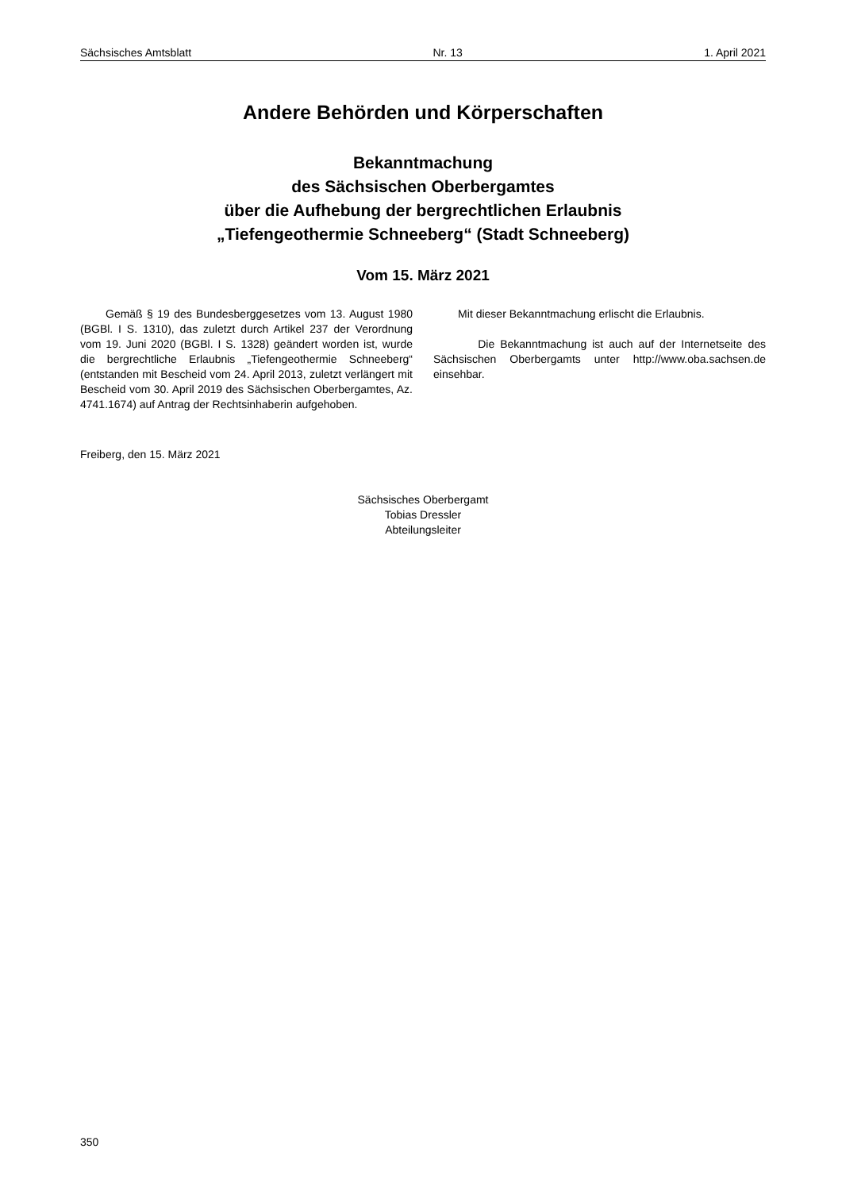Sächsisches Amtsblatt Nr. 13 1. April 2021
Andere Behörden und Körperschaften
Bekanntmachung
des Sächsischen Oberbergamtes
über die Aufhebung der bergrechtlichen Erlaubnis
„Tiefengeothermie Schneeberg“ (Stadt Schneeberg)
Vom 15. März 2021
Gemäß § 19 des Bundesberggesetzes vom 13. August 1980 (BGBl. I S. 1310), das zuletzt durch Artikel 237 der Verordnung vom 19. Juni 2020 (BGBl. I S. 1328) geändert worden ist, wurde die bergrechtliche Erlaubnis „Tiefengeothermie Schneeberg“ (entstanden mit Bescheid vom 24. April 2013, zuletzt verlängert mit Bescheid vom 30. April 2019 des Sächsischen Oberbergamtes, Az. 4741.1674) auf Antrag der Rechtsinhaberin aufgehoben.
Mit dieser Bekanntmachung erlischt die Erlaubnis.
Die Bekanntmachung ist auch auf der Internetseite des Sächsischen Oberbergamts unter http://www.oba.sachsen.de einsehbar.
Freiberg, den 15. März 2021
Sächsisches Oberbergamt
Tobias Dressler
Abteilungsleiter
350